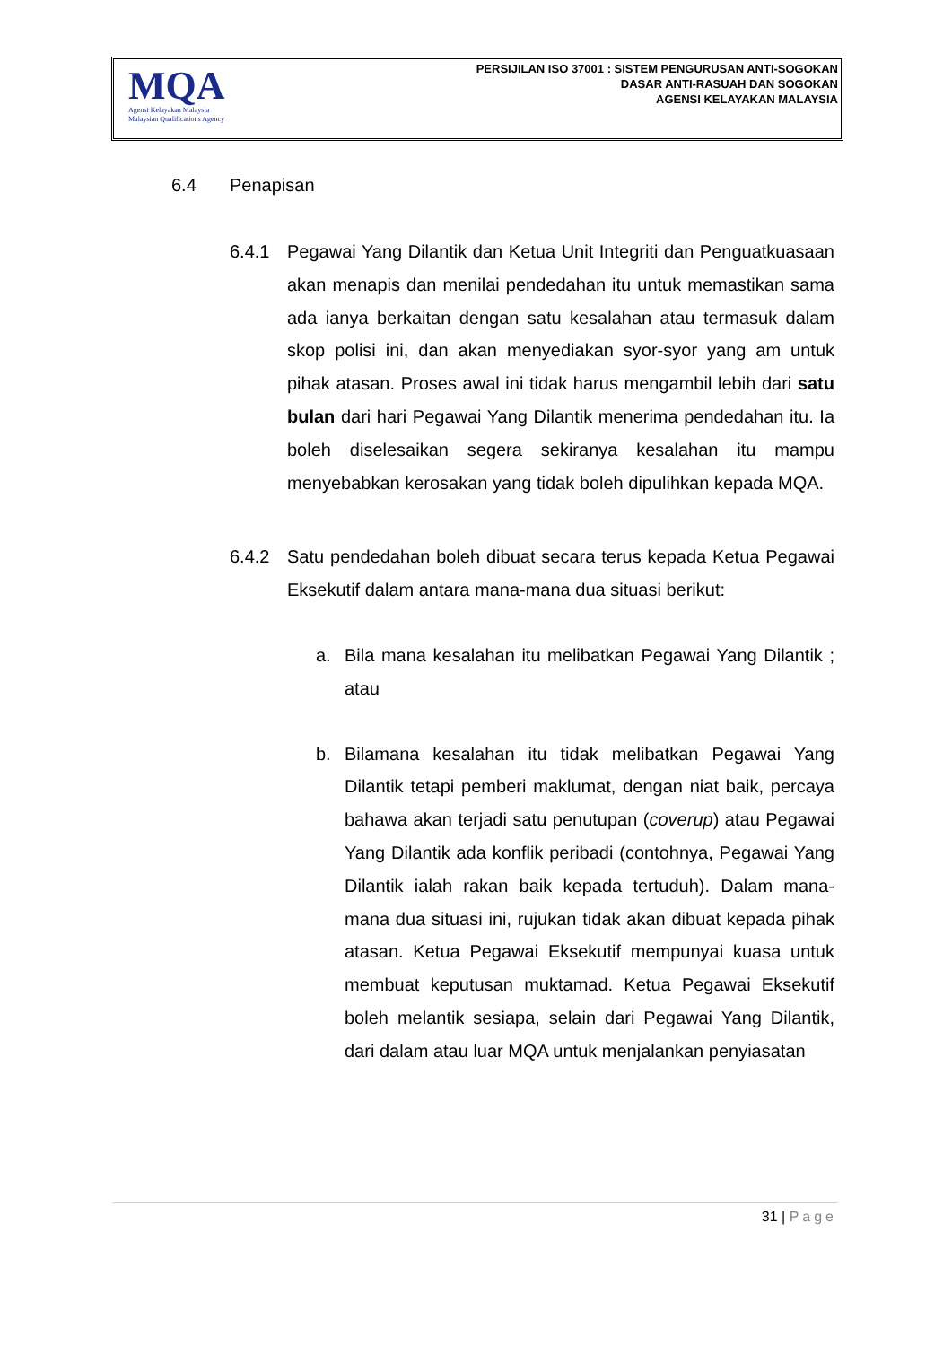MQA
Agensi Kelayakan Malaysia
Malaysian Qualifications Agency
PERSIJILAN ISO 37001 : SISTEM PENGURUSAN ANTI-SOGOKAN
DASAR ANTI-RASUAH DAN SOGOKAN
AGENSI KELAYAKAN MALAYSIA
6.4 Penapisan
6.4.1 Pegawai Yang Dilantik dan Ketua Unit Integriti dan Penguatkuasaan akan menapis dan menilai pendedahan itu untuk memastikan sama ada ianya berkaitan dengan satu kesalahan atau termasuk dalam skop polisi ini, dan akan menyediakan syor-syor yang am untuk pihak atasan. Proses awal ini tidak harus mengambil lebih dari satu bulan dari hari Pegawai Yang Dilantik menerima pendedahan itu. Ia boleh diselesaikan segera sekiranya kesalahan itu mampu menyebabkan kerosakan yang tidak boleh dipulihkan kepada MQA.
6.4.2 Satu pendedahan boleh dibuat secara terus kepada Ketua Pegawai Eksekutif dalam antara mana-mana dua situasi berikut:
a. Bila mana kesalahan itu melibatkan Pegawai Yang Dilantik ; atau
b. Bilamana kesalahan itu tidak melibatkan Pegawai Yang Dilantik tetapi pemberi maklumat, dengan niat baik, percaya bahawa akan terjadi satu penutupan (coverup) atau Pegawai Yang Dilantik ada konflik peribadi (contohnya, Pegawai Yang Dilantik ialah rakan baik kepada tertuduh). Dalam mana-mana dua situasi ini, rujukan tidak akan dibuat kepada pihak atasan. Ketua Pegawai Eksekutif mempunyai kuasa untuk membuat keputusan muktamad. Ketua Pegawai Eksekutif boleh melantik sesiapa, selain dari Pegawai Yang Dilantik, dari dalam atau luar MQA untuk menjalankan penyiasatan
31 | Page